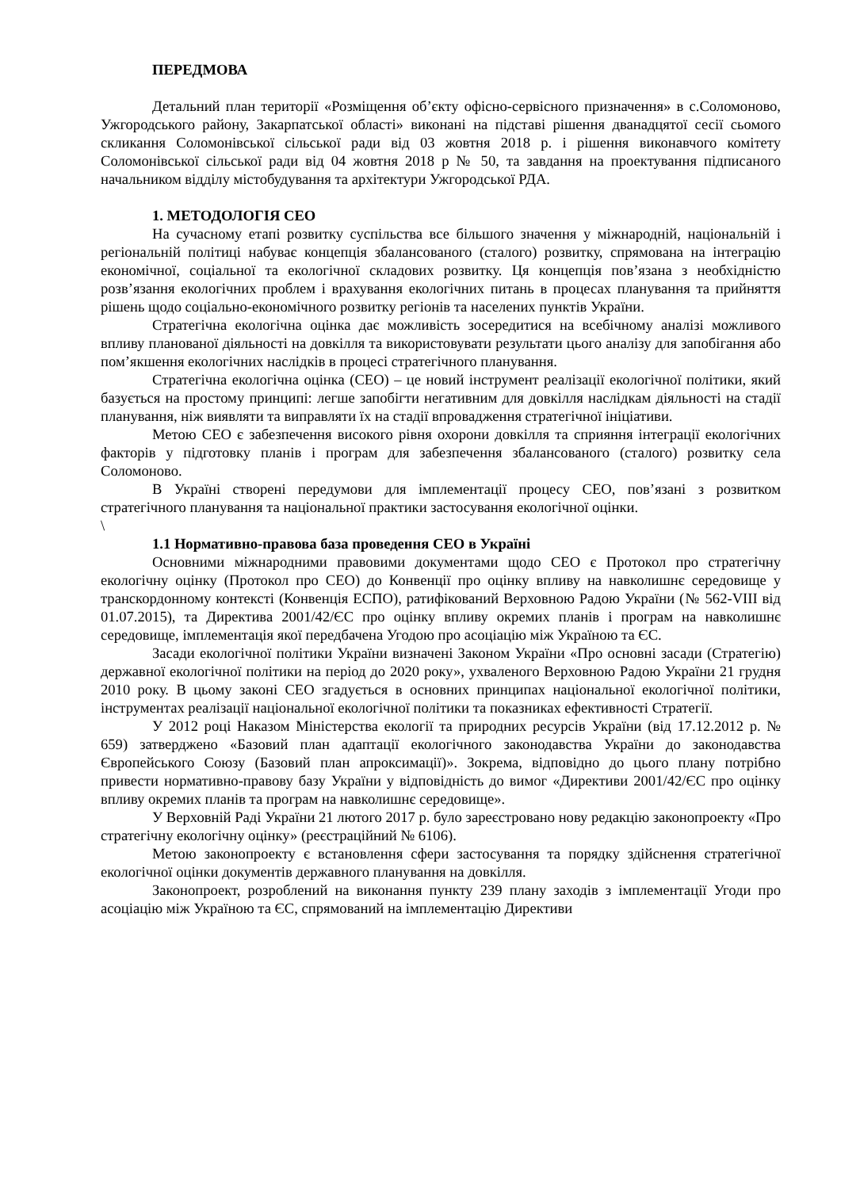ПЕРЕДМОВА
Детальний план території «Розміщення об’єкту офісно-сервісного призначення» в с.Соломоново, Ужгородського району, Закарпатської області» виконані на підставі рішення дванадцятої сесії сьомого скликання Соломонівської сільської ради від 03 жовтня 2018 р. і рішення виконавчого комітету Соломонівської сільської ради від 04 жовтня 2018 р № 50, та завдання на проектування підписаного начальником відділу містобудування та архітектури Ужгородської РДА.
1. МЕТОДОЛОГІЯ СЕО
На сучасному етапі розвитку суспільства все більшого значення у міжнародній, національній і регіональній політиці набуває концепція збалансованого (сталого) розвитку, спрямована на інтеграцію економічної, соціальної та екологічної складових розвитку. Ця концепція пов’язана з необхідністю розв’язання екологічних проблем і врахування екологічних питань в процесах планування та прийняття рішень щодо соціально-економічного розвитку регіонів та населених пунктів України.
Стратегічна екологічна оцінка дає можливість зосередитися на всебічному аналізі можливого впливу планованої діяльності на довкілля та використовувати результати цього аналізу для запобігання або пом’якшення екологічних наслідків в процесі стратегічного планування.
Стратегічна екологічна оцінка (СЕО) – це новий інструмент реалізації екологічної політики, який базується на простому принципі: легше запобігти негативним для довкілля наслідкам діяльності на стадії планування, ніж виявляти та виправляти їх на стадії впровадження стратегічної ініціативи.
Метою СЕО є забезпечення високого рівня охорони довкілля та сприяння інтеграції екологічних факторів у підготовку планів і програм для забезпечення збалансованого (сталого) розвитку села Соломоново.
В Україні створені передумови для імплементації процесу СЕО, пов’язані з розвитком стратегічного планування та національної практики застосування екологічної оцінки.
\
1.1 Нормативно-правова база проведення СЕО в Україні
Основними міжнародними правовими документами щодо СЕО є Протокол про стратегічну екологічну оцінку (Протокол про СЕО) до Конвенції про оцінку впливу на навколишнє середовище у транскордонному контексті (Конвенція ЕСПО), ратифікований Верховною Радою України (№ 562-VIII від 01.07.2015), та Директива 2001/42/ЄС про оцінку впливу окремих планів і програм на навколишнє середовище, імплементація якої передбачена Угодою про асоціацію між Україною та ЄС.
Засади екологічної політики України визначені Законом України «Про основні засади (Стратегію) державної екологічної політики на період до 2020 року», ухваленого Верховною Радою України 21 грудня 2010 року. В цьому законі СЕО згадується в основних принципах національної екологічної політики, інструментах реалізації національної екологічної політики та показниках ефективності Стратегії.
У 2012 році Наказом Міністерства екології та природних ресурсів України (від 17.12.2012 р. № 659) затверджено «Базовий план адаптації екологічного законодавства України до законодавства Європейського Союзу (Базовий план апроксимації)». Зокрема, відповідно до цього плану потрібно привести нормативно-правову базу України у відповідність до вимог «Директиви 2001/42/ЄС про оцінку впливу окремих планів та програм на навколишнє середовище».
У Верховній Раді України 21 лютого 2017 р. було зареєстровано нову редакцію законопроекту «Про стратегічну екологічну оцінку» (реєстраційний № 6106).
Метою законопроекту є встановлення сфери застосування та порядку здійснення стратегічної екологічної оцінки документів державного планування на довкілля.
Законопроект, розроблений на виконання пункту 239 плану заходів з імплементації Угоди про асоціацію між Україною та ЄС, спрямований на імплементацію Директиви